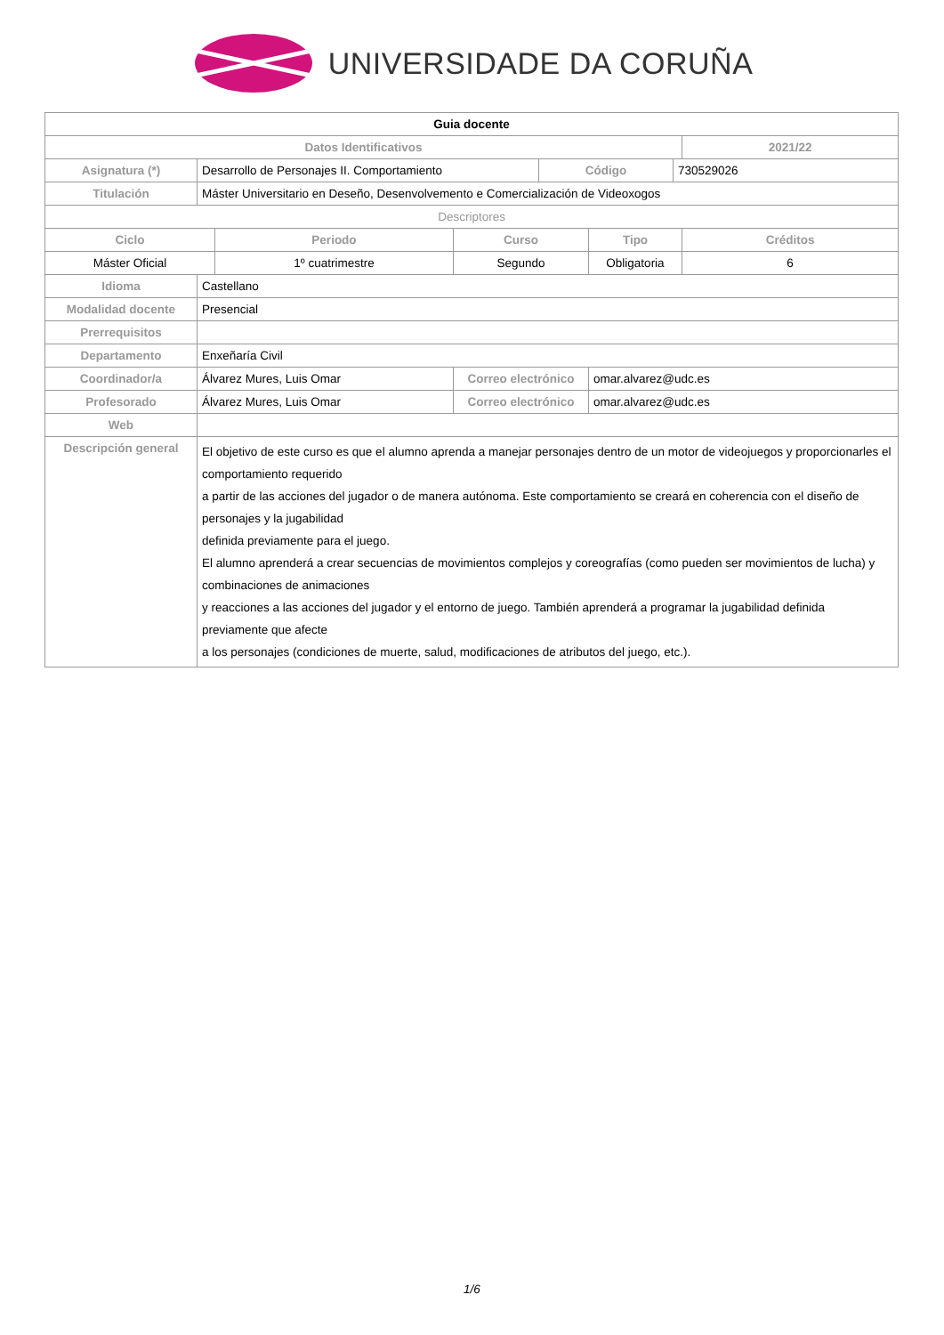UNIVERSIDADE DA CORUÑA
| Guia docente | | | | | | | |
| Datos Identificativos | | | | | | | 2021/22 |
| Asignatura (*) | Desarrollo de Personajes II. Comportamiento | | | Código | | 730529026 | |
| Titulación | Máster Universitario en Deseño, Desenvolvemento e Comercialización de Videoxogos | | | | | | |
| Descriptores | | | | | | | |
| Ciclo | | Periodo | Curso | | Tipo | | Créditos |
| Máster Oficial | | 1º cuatrimestre | Segundo | | Obligatoria | | 6 |
| Idioma | Castellano | | | | | | |
| Modalidad docente | Presencial | | | | | | |
| Prerrequisitos | | | | | | | |
| Departamento | Enxeñaría Civil | | | | | | |
| Coordinador/a | Álvarez Mures, Luis Omar | | Correo electrónico | | omar.alvarez@udc.es | | |
| Profesorado | Álvarez Mures, Luis Omar | | Correo electrónico | | omar.alvarez@udc.es | | |
| Web | | | | | | | |
| Descripción general | El objetivo de este curso es que el alumno aprenda a manejar personajes dentro de un motor de videojuegos y proporcionarles el comportamiento requerido a partir de las acciones del jugador o de manera autónoma. Este comportamiento se creará en coherencia con el diseño de personajes y la jugabilidad definida previamente para el juego. El alumno aprenderá a crear secuencias de movimientos complejos y coreografías (como pueden ser movimientos de lucha) y combinaciones de animaciones y reacciones a las acciones del jugador y el entorno de juego. También aprenderá a programar la jugabilidad definida previamente que afecte a los personajes (condiciones de muerte, salud, modificaciones de atributos del juego, etc.). | | | | | | |
1/6